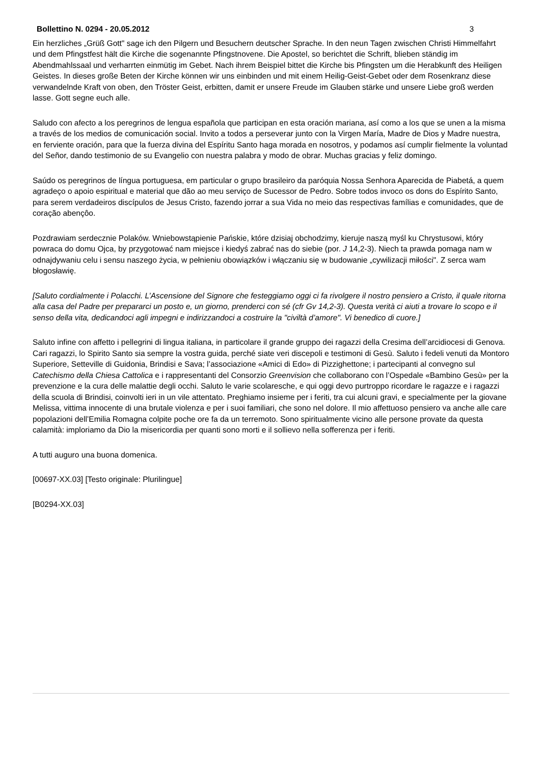Bollettino N. 0294 - 20.05.2012 3
Ein herzliches „Grüß Gott" sage ich den Pilgern und Besuchern deutscher Sprache. In den neun Tagen zwischen Christi Himmelfahrt und dem Pfingstfest hält die Kirche die sogenannte Pfingstnovene. Die Apostel, so berichtet die Schrift, blieben ständig im Abendmahlssaal und verharrten einmütig im Gebet. Nach ihrem Beispiel bittet die Kirche bis Pfingsten um die Herabkunft des Heiligen Geistes. In dieses große Beten der Kirche können wir uns einbinden und mit einem Heilig-Geist-Gebet oder dem Rosenkranz diese verwandelnde Kraft von oben, den Tröster Geist, erbitten, damit er unsere Freude im Glauben stärke und unsere Liebe groß werden lasse. Gott segne euch alle.
Saludo con afecto a los peregrinos de lengua española que participan en esta oración mariana, así como a los que se unen a la misma a través de los medios de comunicación social. Invito a todos a perseverar junto con la Virgen María, Madre de Dios y Madre nuestra, en ferviente oración, para que la fuerza divina del Espíritu Santo haga morada en nosotros, y podamos así cumplir fielmente la voluntad del Señor, dando testimonio de su Evangelio con nuestra palabra y modo de obrar. Muchas gracias y feliz domingo.
Saúdo os peregrinos de língua portuguesa, em particular o grupo brasileiro da paróquia Nossa Senhora Aparecida de Piabetá, a quem agradeço o apoio espiritual e material que dão ao meu serviço de Sucessor de Pedro. Sobre todos invoco os dons do Espírito Santo, para serem verdadeiros discípulos de Jesus Cristo, fazendo jorrar a sua Vida no meio das respectivas famílias e comunidades, que de coração abençôo.
Pozdrawiam serdecznie Polaków. Wniebowstąpienie Pańskie, które dzisiaj obchodzimy, kieruje naszą myśl ku Chrystusowi, który powraca do domu Ojca, by przygotować nam miejsce i kiedyś zabrać nas do siebie (por. J 14,2-3). Niech ta prawda pomaga nam w odnajdywaniu celu i sensu naszego życia, w pełnieniu obowiązków i włączaniu się w budowanie „cywilizacji miłości". Z serca wam błogosławię.
[Saluto cordialmente i Polacchi. L’Ascensione del Signore che festeggiamo oggi ci fa rivolgere il nostro pensiero a Cristo, il quale ritorna alla casa del Padre per prepararci un posto e, un giorno, prenderci con sé (cfr Gv 14,2-3). Questa verità ci aiuti a trovare lo scopo e il senso della vita, dedicandoci agli impegni e indirizzandoci a costruire la "civiltà d’amore". Vi benedico di cuore.]
Saluto infine con affetto i pellegrini di lingua italiana, in particolare il grande gruppo dei ragazzi della Cresima dell’arcidiocesi di Genova. Cari ragazzi, lo Spirito Santo sia sempre la vostra guida, perché siate veri discepoli e testimoni di Gesù. Saluto i fedeli venuti da Montoro Superiore, Setteville di Guidonia, Brindisi e Sava; l’associazione «Amici di Edo» di Pizzighettone; i partecipanti al convegno sul Catechismo della Chiesa Cattolica e i rappresentanti del Consorzio Greenvision che collaborano con l’Ospedale «Bambino Gesù» per la prevenzione e la cura delle malattie degli occhi. Saluto le varie scolaresche, e qui oggi devo purtroppo ricordare le ragazze e i ragazzi della scuola di Brindisi, coinvolti ieri in un vile attentato. Preghiamo insieme per i feriti, tra cui alcuni gravi, e specialmente per la giovane Melissa, vittima innocente di una brutale violenza e per i suoi familiari, che sono nel dolore. Il mio affettuoso pensiero va anche alle care popolazioni dell’Emilia Romagna colpite poche ore fa da un terremoto. Sono spiritualmente vicino alle persone provate da questa calamità: imploriamo da Dio la misericordia per quanti sono morti e il sollievo nella sofferenza per i feriti.
A tutti auguro una buona domenica.
[00697-XX.03] [Testo originale: Plurilingue]
[B0294-XX.03]